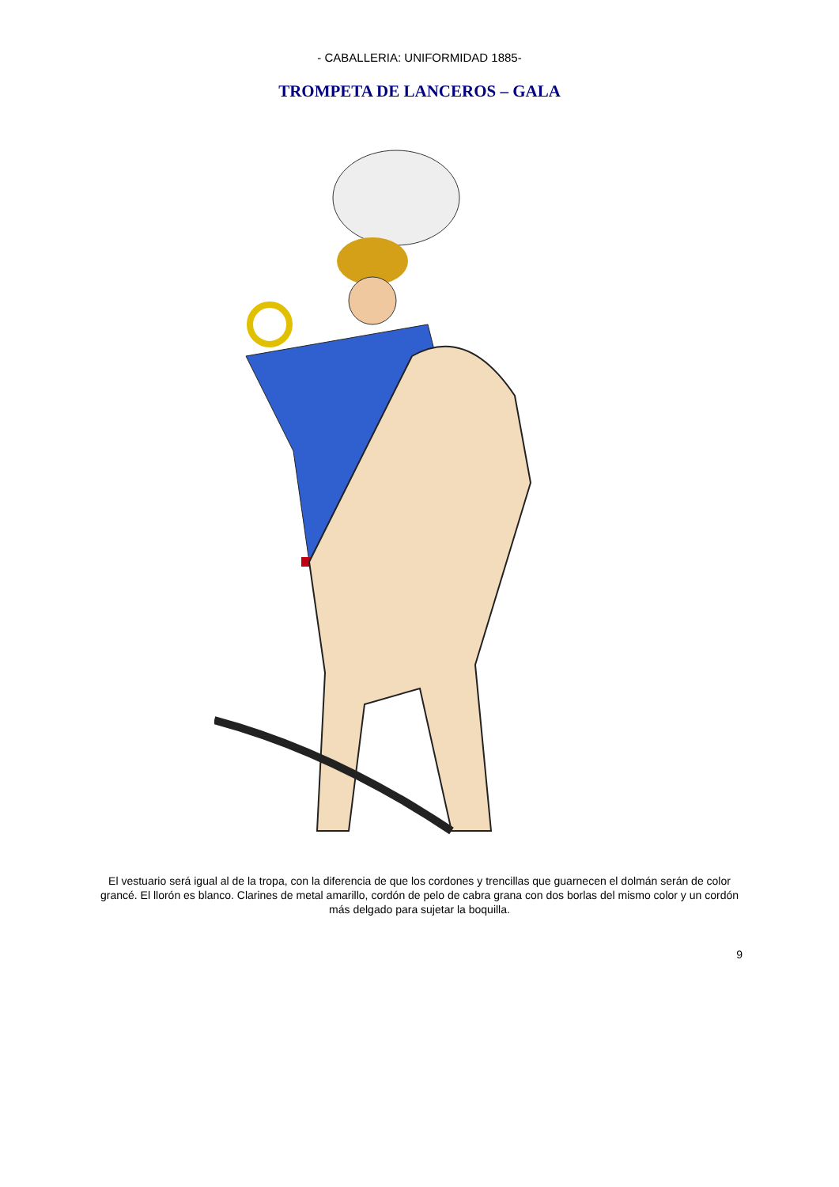- CABALLERIA: UNIFORMIDAD 1885-
TROMPETA DE LANCEROS – GALA
El vestuario será igual al de la tropa, con la diferencia de que los cordones y trencillas que guarnecen el dolmán serán de color grancé. El llorón es blanco. Clarines de metal amarillo, cordón de pelo de cabra grana con dos borlas del mismo color y un cordón más delgado para sujetar la boquilla.
9